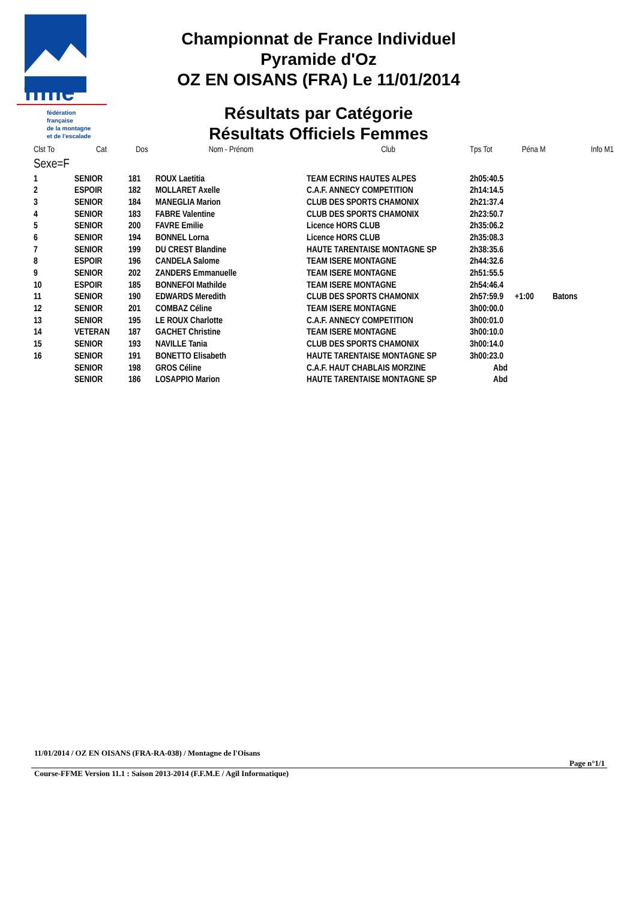ffme
fédération
française
de la montagne
et de l'escalade
Championnat de France Individuel
Pyramide d'Oz
OZ EN OISANS (FRA) Le 11/01/2014
Résultats par Catégorie
Résultats Officiels Femmes
| Clst To | Cat | Dos | Nom - Prénom | Club | Tps Tot | Péna M | Info M1 |
| --- | --- | --- | --- | --- | --- | --- | --- |
| Sexe=F | | | | | | | |
| 1 | SENIOR | 181 | ROUX Laetitia | TEAM ECRINS HAUTES ALPES | 2h05:40.5 | | |
| 2 | ESPOIR | 182 | MOLLARET Axelle | C.A.F. ANNECY COMPETITION | 2h14:14.5 | | |
| 3 | SENIOR | 184 | MANEGLIA Marion | CLUB DES SPORTS CHAMONIX | 2h21:37.4 | | |
| 4 | SENIOR | 183 | FABRE Valentine | CLUB DES SPORTS CHAMONIX | 2h23:50.7 | | |
| 5 | SENIOR | 200 | FAVRE Emilie | Licence HORS CLUB | 2h35:06.2 | | |
| 6 | SENIOR | 194 | BONNEL Lorna | Licence HORS CLUB | 2h35:08.3 | | |
| 7 | SENIOR | 199 | DU CREST Blandine | HAUTE TARENTAISE MONTAGNE SP | 2h38:35.6 | | |
| 8 | ESPOIR | 196 | CANDELA Salome | TEAM ISERE MONTAGNE | 2h44:32.6 | | |
| 9 | SENIOR | 202 | ZANDERS Emmanuelle | TEAM ISERE MONTAGNE | 2h51:55.5 | | |
| 10 | ESPOIR | 185 | BONNEFOI Mathilde | TEAM ISERE MONTAGNE | 2h54:46.4 | | |
| 11 | SENIOR | 190 | EDWARDS Meredith | CLUB DES SPORTS CHAMONIX | 2h57:59.9 | +1:00 | Batons |
| 12 | SENIOR | 201 | COMBAZ Céline | TEAM ISERE MONTAGNE | 3h00:00.0 | | |
| 13 | SENIOR | 195 | LE ROUX Charlotte | C.A.F. ANNECY COMPETITION | 3h00:01.0 | | |
| 14 | VETERAN | 187 | GACHET Christine | TEAM ISERE MONTAGNE | 3h00:10.0 | | |
| 15 | SENIOR | 193 | NAVILLE Tania | CLUB DES SPORTS CHAMONIX | 3h00:14.0 | | |
| 16 | SENIOR | 191 | BONETTO Elisabeth | HAUTE TARENTAISE MONTAGNE SP | 3h00:23.0 | | |
| | SENIOR | 198 | GROS Céline | C.A.F. HAUT CHABLAIS MORZINE | Abd | | |
| | SENIOR | 186 | LOSAPPIO Marion | HAUTE TARENTAISE MONTAGNE SP | Abd | | |
11/01/2014 / OZ EN OISANS (FRA-RA-038) / Montagne de l'Oisans
Page n°1/1
Course-FFME Version 11.1 : Saison 2013-2014 (F.F.M.E / Agil Informatique)